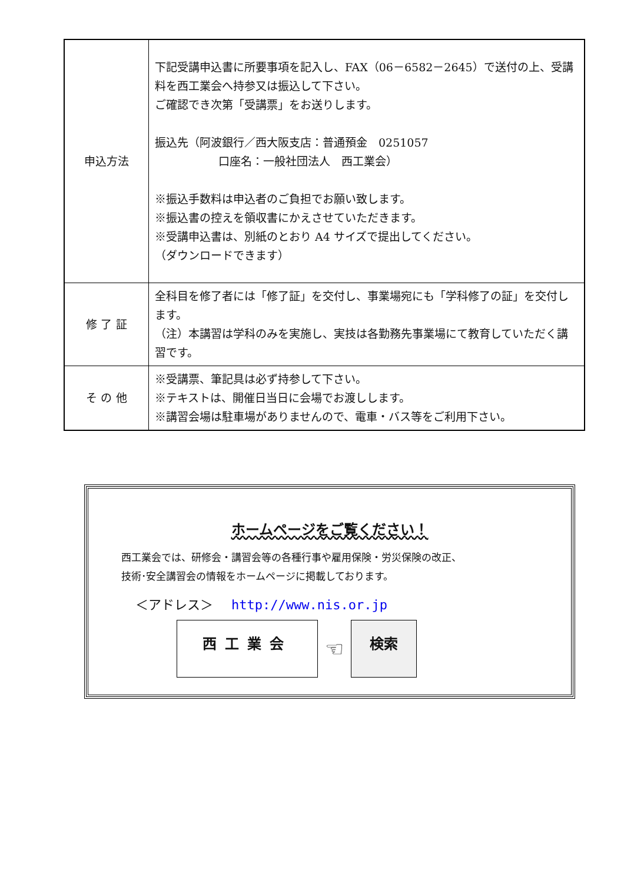| 申込方法 | 下記受講申込書に所要事項を記入し、FAX（06－6582－2645）で送付の上、受講料を西工業会へ持参又は振込して下さい。 ご確認でき次第「受講票」をお送りします。 振込先（阿波銀行／西大阪支店：普通預金 0251057 口座名：一般社団法人 西工業会） ※振込手数料は申込者のご負担でお願い致します。 ※振込書の控えを領収書にかえさせていただきます。 ※受講申込書は、別紙のとおり A4 サイズで提出してください。 （ダウンロードできます） |
| 修 了 証 | 全科目を修了者には「修了証」を交付し、事業場宛にも「学科修了の証」を交付します。 （注）本講習は学科のみを実施し、実技は各勤務先事業場にて教育していただく講習です。 |
| そ の 他 | ※受講票、筆記具は必ず持参して下さい。 ※テキストは、開催日当日に会場でお渡しします。 ※講習会場は駐車場がありませんので、電車・バス等をご利用下さい。 |
ホームページをご覧ください！
西工業会では、研修会・講習会等の各種行事や雇用保険・労災保険の改正、
技術･安全講習会の情報をホームページに掲載しております。
＜アドレス＞ http://www.nis.or.jp
西工業会
☜
検索